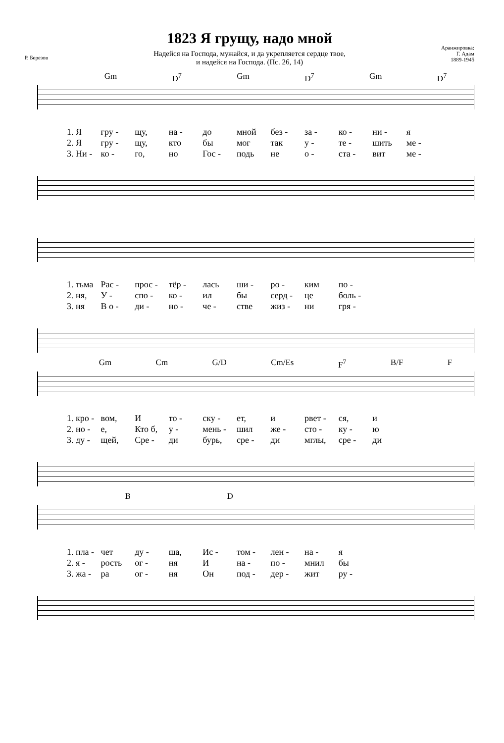Р. Березов
1823 Я грущу, надо мной
Надейся на Господа, мужайся, и да укрепляется сердце твое,
и надейся на Господа. (Пс. 26, 14)
Аранжировка:
Г. Адам
1889-1945
Gm D<sup>7</sup> Gm D<sup>7</sup> Gm D<sup>7</sup>
1. Я гру - щу, на - до мной без - за - ко - ни - я 2. Я гру - щу, кто бы мог так у - те - шить ме - 3. Ни - ко - го, но Гос - подь не о - ста - вит ме -
1. тьма Рас - прос - тёр - лась ши - ро - ким по - 2. ня, У - спо - ко - ил бы серд - це боль - 3. ня В о - ди - но - че - стве жиз - ни гря -
Gm Cm G/D Cm/Es F<sup>7</sup> B/F F
1. кро - вом, И то - ску - ет, и рвет - ся, и 2. но - е, Кто б, у - мень - шил же - сто - ку - ю 3. ду - щей, Сре - ди бурь, сре - ди мглы, сре - ди
BD
1. пла - чет ду - ша, Ис - том - лен - на - я 2. я - рость ог - ня И на - по - мнил бы 3. жа - ра ог - ня Он под - дер - жит ру -